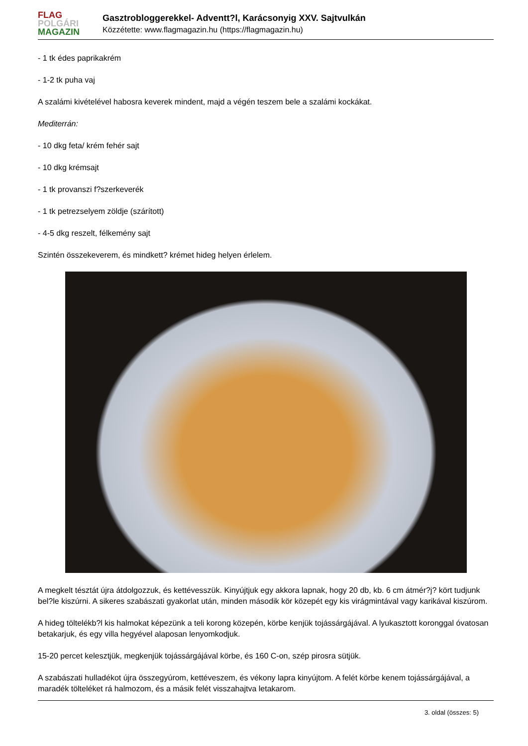FLAG
POLGÁRI
MAGAZIN
Gasztrobloggerekkel- Adventt?l, Karácsonyig XXV. Sajtvulkán
Közzétette: www.flagmagazin.hu (https://flagmagazin.hu)
- 1 tk édes paprikakrém
- 1-2 tk puha vaj
A szalámi kivételével habosra keverek mindent, majd a végén teszem bele a szalámi kockákat.
Mediterrán:
- 10 dkg feta/ krém fehér sajt
- 10 dkg krémsajt
- 1 tk provanszi f?szerkeverék
- 1 tk petrezselyem zöldje (szárított)
- 4-5 dkg reszelt, félkemény sajt
Szintén összekeverem, és mindkett? krémet hideg helyen érlelem.
A megkelt tésztát újra átdolgozzuk, és kettévesszük. Kinyújtjuk egy akkora lapnak, hogy 20 db, kb. 6 cm átmér?j? kört tudjunk bel?le kiszúrni. A sikeres szabászati gyakorlat után, minden második kör közepét egy kis virágmintával vagy karikával kiszúrom.
A hideg töltelékb?l kis halmokat képezünk a teli korong közepén, körbe kenjük tojássárgájával. A lyukasztott koronggal óvatosan betakarjuk, és egy villa hegyével alaposan lenyomkodjuk.
15-20 percet kelesztjük, megkenjük tojássárgájával körbe, és 160 C-on, szép pirosra sütjük.
A szabászati hulladékot újra összegyúrom, kettéveszem, és vékony lapra kinyújtom. A felét körbe kenem tojássárgájával, a maradék tölteléket rá halmozom, és a másik felét visszahajtva letakarom.
3. oldal (összes: 5)